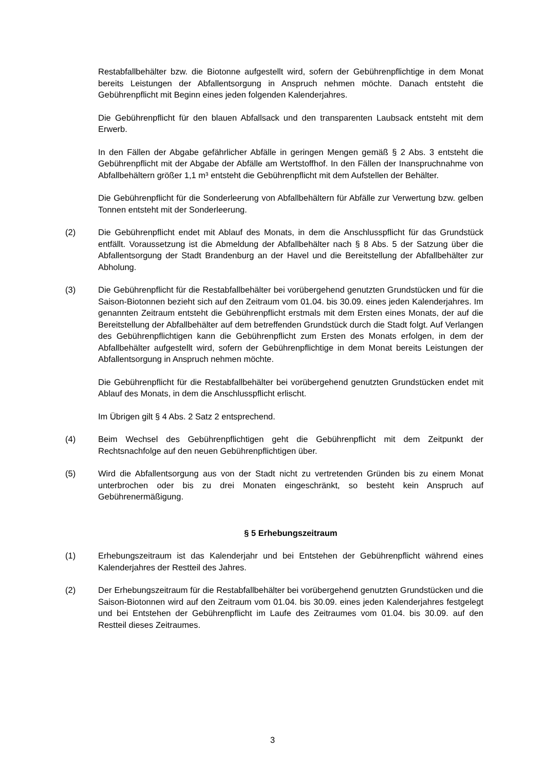Restabfallbehälter bzw. die Biotonne aufgestellt wird, sofern der Gebührenpflichtige in dem Monat bereits Leistungen der Abfallentsorgung in Anspruch nehmen möchte. Danach entsteht die Gebührenpflicht mit Beginn eines jeden folgenden Kalenderjahres.
Die Gebührenpflicht für den blauen Abfallsack und den transparenten Laubsack entsteht mit dem Erwerb.
In den Fällen der Abgabe gefährlicher Abfälle in geringen Mengen gemäß § 2 Abs. 3 entsteht die Gebührenpflicht mit der Abgabe der Abfälle am Wertstoffhof. In den Fällen der Inanspruchnahme von Abfallbehältern größer 1,1 m³ entsteht die Gebührenpflicht mit dem Aufstellen der Behälter.
Die Gebührenpflicht für die Sonderleerung von Abfallbehältern für Abfälle zur Verwertung bzw. gelben Tonnen entsteht mit der Sonderleerung.
(2) Die Gebührenpflicht endet mit Ablauf des Monats, in dem die Anschlusspflicht für das Grundstück entfällt. Voraussetzung ist die Abmeldung der Abfallbehälter nach § 8 Abs. 5 der Satzung über die Abfallentsorgung der Stadt Brandenburg an der Havel und die Bereitstellung der Abfallbehälter zur Abholung.
(3) Die Gebührenpflicht für die Restabfallbehälter bei vorübergehend genutzten Grundstücken und für die Saison-Biotonnen bezieht sich auf den Zeitraum vom 01.04. bis 30.09. eines jeden Kalenderjahres. Im genannten Zeitraum entsteht die Gebührenpflicht erstmals mit dem Ersten eines Monats, der auf die Bereitstellung der Abfallbehälter auf dem betreffenden Grundstück durch die Stadt folgt. Auf Verlangen des Gebührenpflichtigen kann die Gebührenpflicht zum Ersten des Monats erfolgen, in dem der Abfallbehälter aufgestellt wird, sofern der Gebührenpflichtige in dem Monat bereits Leistungen der Abfallentsorgung in Anspruch nehmen möchte.
Die Gebührenpflicht für die Restabfallbehälter bei vorübergehend genutzten Grundstücken endet mit Ablauf des Monats, in dem die Anschlusspflicht erlischt.
Im Übrigen gilt § 4 Abs. 2 Satz 2 entsprechend.
(4) Beim Wechsel des Gebührenpflichtigen geht die Gebührenpflicht mit dem Zeitpunkt der Rechtsnachfolge auf den neuen Gebührenpflichtigen über.
(5) Wird die Abfallentsorgung aus von der Stadt nicht zu vertretenden Gründen bis zu einem Monat unterbrochen oder bis zu drei Monaten eingeschränkt, so besteht kein Anspruch auf Gebührenermäßigung.
§ 5 Erhebungszeitraum
(1) Erhebungszeitraum ist das Kalenderjahr und bei Entstehen der Gebührenpflicht während eines Kalenderjahres der Restteil des Jahres.
(2) Der Erhebungszeitraum für die Restabfallbehälter bei vorübergehend genutzten Grundstücken und die Saison-Biotonnen wird auf den Zeitraum vom 01.04. bis 30.09. eines jeden Kalenderjahres festgelegt und bei Entstehen der Gebührenpflicht im Laufe des Zeitraumes vom 01.04. bis 30.09. auf den Restteil dieses Zeitraumes.
3